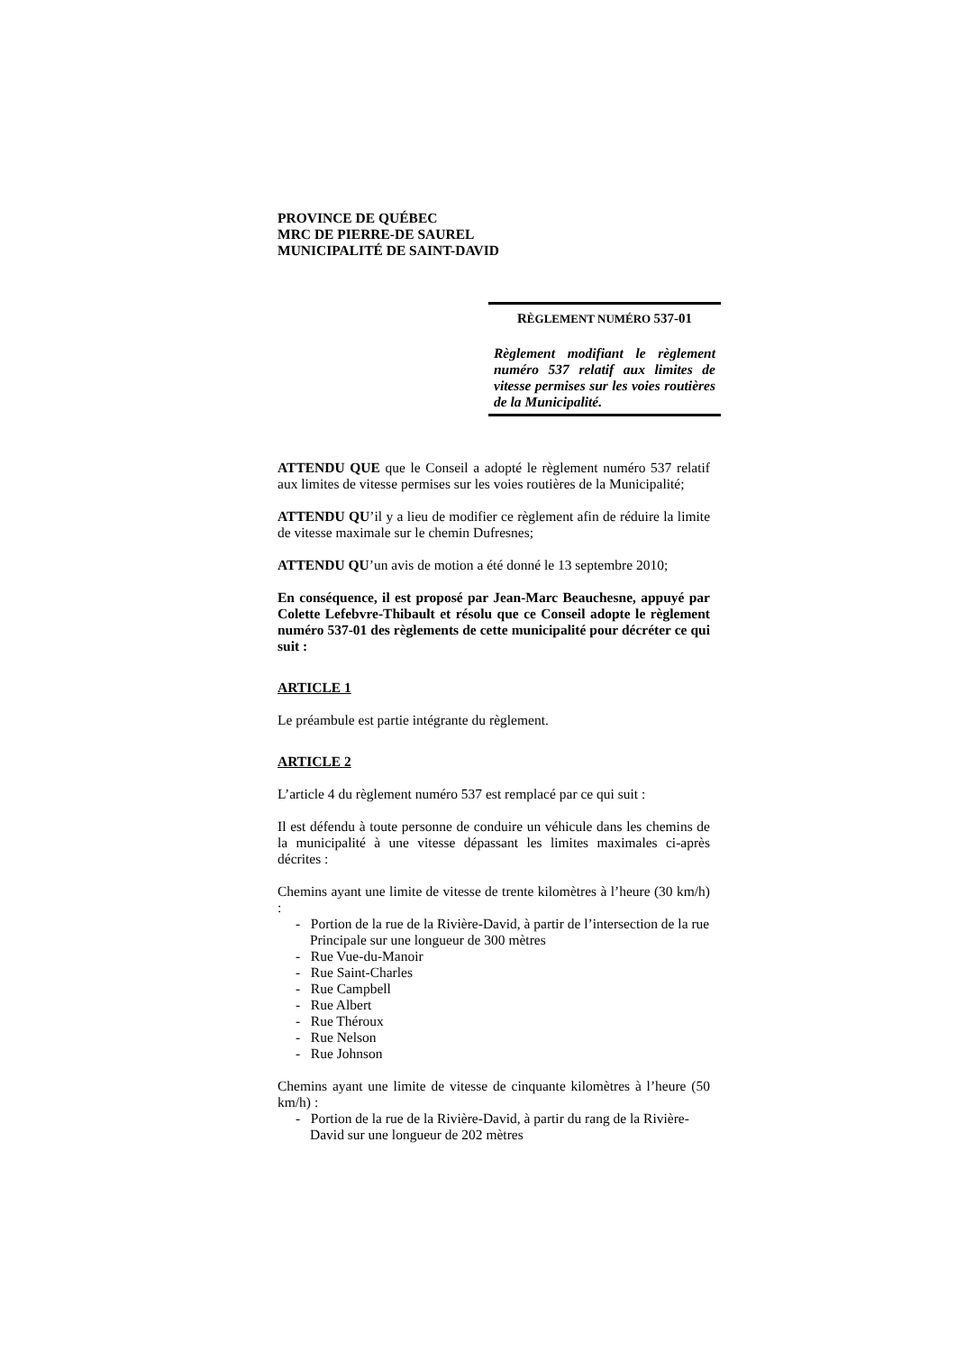PROVINCE DE QUÉBEC
MRC DE PIERRE-DE SAUREL
MUNICIPALITÉ DE SAINT-DAVID
RÈGLEMENT NUMÉRO 537-01
Règlement modifiant le règlement numéro 537 relatif aux limites de vitesse permises sur les voies routières de la Municipalité.
ATTENDU QUE que le Conseil a adopté le règlement numéro 537 relatif aux limites de vitesse permises sur les voies routières de la Municipalité;
ATTENDU QU’il y a lieu de modifier ce règlement afin de réduire la limite de vitesse maximale sur le chemin Dufresnes;
ATTENDU QU’un avis de motion a été donné le 13 septembre 2010;
En conséquence, il est proposé par Jean-Marc Beauchesne, appuyé par Colette Lefebvre-Thibault et résolu que ce Conseil adopte le règlement numéro 537-01 des règlements de cette municipalité pour décréter ce qui suit :
ARTICLE 1
Le préambule est partie intégrante du règlement.
ARTICLE 2
L’article 4 du règlement numéro 537 est remplacé par ce qui suit :
Il est défendu à toute personne de conduire un véhicule dans les chemins de la municipalité à une vitesse dépassant les limites maximales ci-après décrites :
Chemins ayant une limite de vitesse de trente kilomètres à l’heure (30 km/h) :
- Portion de la rue de la Rivière-David, à partir de l’intersection de la rue Principale sur une longueur de 300 mètres
- Rue Vue-du-Manoir
- Rue Saint-Charles
- Rue Campbell
- Rue Albert
- Rue Théroux
- Rue Nelson
- Rue Johnson
Chemins ayant une limite de vitesse de cinquante kilomètres à l’heure (50 km/h) :
- Portion de la rue de la Rivière-David, à partir du rang de la Rivière-David sur une longueur de 202 mètres